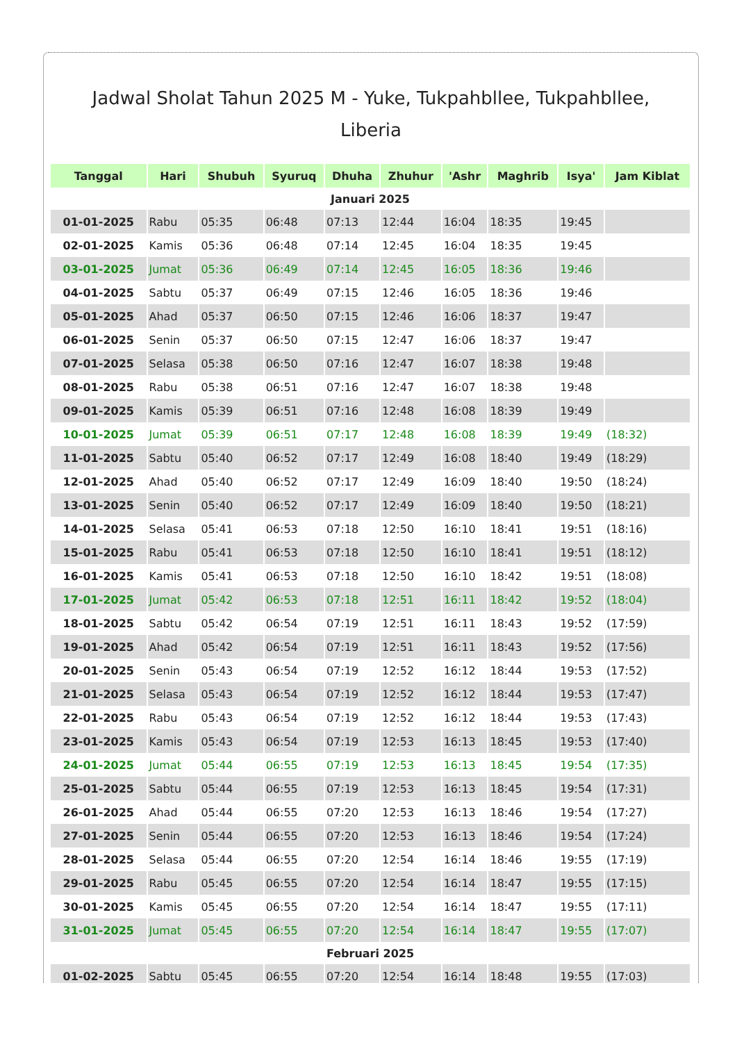Jadwal Sholat Tahun 2025 M - Yuke, Tukpahbllee, Tukpahbllee, Liberia
| Tanggal | Hari | Shubuh | Syuruq | Dhuha | Zhuhur | 'Ashr | Maghrib | Isya' | Jam Kiblat |
| --- | --- | --- | --- | --- | --- | --- | --- | --- | --- |
| Januari 2025 | | | | | | | | | |
| 01-01-2025 | Rabu | 05:35 | 06:48 | 07:13 | 12:44 | 16:04 | 18:35 | 19:45 | |
| 02-01-2025 | Kamis | 05:36 | 06:48 | 07:14 | 12:45 | 16:04 | 18:35 | 19:45 | |
| 03-01-2025 | Jumat | 05:36 | 06:49 | 07:14 | 12:45 | 16:05 | 18:36 | 19:46 | |
| 04-01-2025 | Sabtu | 05:37 | 06:49 | 07:15 | 12:46 | 16:05 | 18:36 | 19:46 | |
| 05-01-2025 | Ahad | 05:37 | 06:50 | 07:15 | 12:46 | 16:06 | 18:37 | 19:47 | |
| 06-01-2025 | Senin | 05:37 | 06:50 | 07:15 | 12:47 | 16:06 | 18:37 | 19:47 | |
| 07-01-2025 | Selasa | 05:38 | 06:50 | 07:16 | 12:47 | 16:07 | 18:38 | 19:48 | |
| 08-01-2025 | Rabu | 05:38 | 06:51 | 07:16 | 12:47 | 16:07 | 18:38 | 19:48 | |
| 09-01-2025 | Kamis | 05:39 | 06:51 | 07:16 | 12:48 | 16:08 | 18:39 | 19:49 | |
| 10-01-2025 | Jumat | 05:39 | 06:51 | 07:17 | 12:48 | 16:08 | 18:39 | 19:49 | (18:32) |
| 11-01-2025 | Sabtu | 05:40 | 06:52 | 07:17 | 12:49 | 16:08 | 18:40 | 19:49 | (18:29) |
| 12-01-2025 | Ahad | 05:40 | 06:52 | 07:17 | 12:49 | 16:09 | 18:40 | 19:50 | (18:24) |
| 13-01-2025 | Senin | 05:40 | 06:52 | 07:17 | 12:49 | 16:09 | 18:40 | 19:50 | (18:21) |
| 14-01-2025 | Selasa | 05:41 | 06:53 | 07:18 | 12:50 | 16:10 | 18:41 | 19:51 | (18:16) |
| 15-01-2025 | Rabu | 05:41 | 06:53 | 07:18 | 12:50 | 16:10 | 18:41 | 19:51 | (18:12) |
| 16-01-2025 | Kamis | 05:41 | 06:53 | 07:18 | 12:50 | 16:10 | 18:42 | 19:51 | (18:08) |
| 17-01-2025 | Jumat | 05:42 | 06:53 | 07:18 | 12:51 | 16:11 | 18:42 | 19:52 | (18:04) |
| 18-01-2025 | Sabtu | 05:42 | 06:54 | 07:19 | 12:51 | 16:11 | 18:43 | 19:52 | (17:59) |
| 19-01-2025 | Ahad | 05:42 | 06:54 | 07:19 | 12:51 | 16:11 | 18:43 | 19:52 | (17:56) |
| 20-01-2025 | Senin | 05:43 | 06:54 | 07:19 | 12:52 | 16:12 | 18:44 | 19:53 | (17:52) |
| 21-01-2025 | Selasa | 05:43 | 06:54 | 07:19 | 12:52 | 16:12 | 18:44 | 19:53 | (17:47) |
| 22-01-2025 | Rabu | 05:43 | 06:54 | 07:19 | 12:52 | 16:12 | 18:44 | 19:53 | (17:43) |
| 23-01-2025 | Kamis | 05:43 | 06:54 | 07:19 | 12:53 | 16:13 | 18:45 | 19:53 | (17:40) |
| 24-01-2025 | Jumat | 05:44 | 06:55 | 07:19 | 12:53 | 16:13 | 18:45 | 19:54 | (17:35) |
| 25-01-2025 | Sabtu | 05:44 | 06:55 | 07:19 | 12:53 | 16:13 | 18:45 | 19:54 | (17:31) |
| 26-01-2025 | Ahad | 05:44 | 06:55 | 07:20 | 12:53 | 16:13 | 18:46 | 19:54 | (17:27) |
| 27-01-2025 | Senin | 05:44 | 06:55 | 07:20 | 12:53 | 16:13 | 18:46 | 19:54 | (17:24) |
| 28-01-2025 | Selasa | 05:44 | 06:55 | 07:20 | 12:54 | 16:14 | 18:46 | 19:55 | (17:19) |
| 29-01-2025 | Rabu | 05:45 | 06:55 | 07:20 | 12:54 | 16:14 | 18:47 | 19:55 | (17:15) |
| 30-01-2025 | Kamis | 05:45 | 06:55 | 07:20 | 12:54 | 16:14 | 18:47 | 19:55 | (17:11) |
| 31-01-2025 | Jumat | 05:45 | 06:55 | 07:20 | 12:54 | 16:14 | 18:47 | 19:55 | (17:07) |
| Februari 2025 | | | | | | | | | |
| 01-02-2025 | Sabtu | 05:45 | 06:55 | 07:20 | 12:54 | 16:14 | 18:48 | 19:55 | (17:03) |